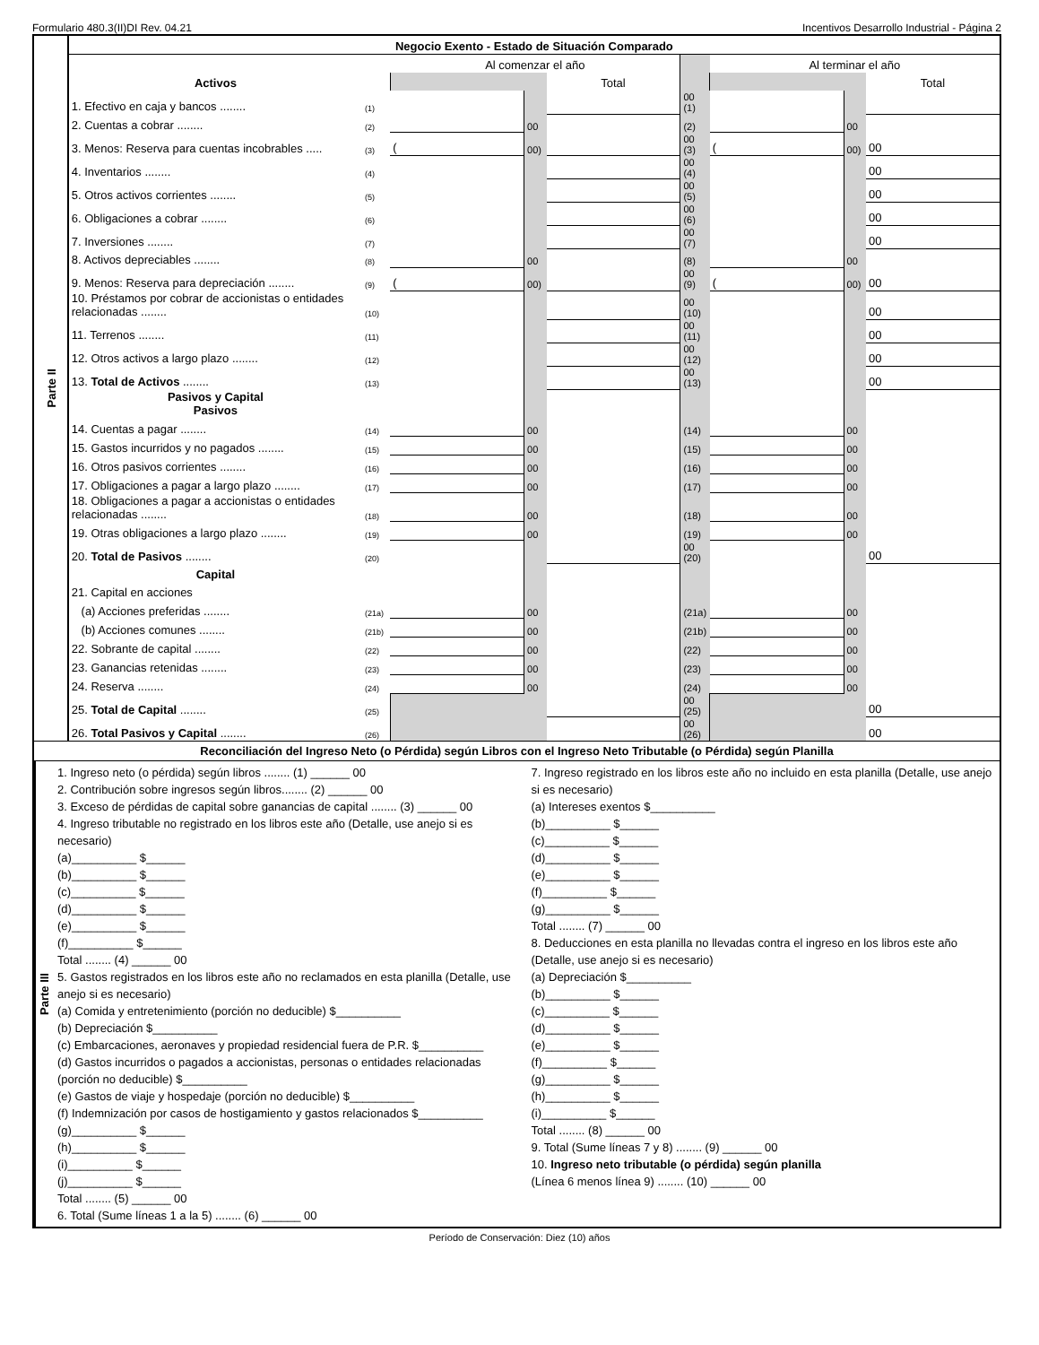Formulario 480.3(II)DI Rev. 04.21 Incentivos Desarrollo Industrial - Página 2
| Parte II | Negocio Exento - Estado de Situación Comparado | | | | | | | | |
| | | | Al comenzar el año | | | | Al terminar el año | | |
| | Activos | | | | Total | | | | Total |
| | 1. Efectivo en caja y bancos ........ | (1) | | | | 00 (1) | | | |
| | 2. Cuentas a cobrar ........ | (2) | | 00 | | (2) | | 00 | |
| | 3. Menos: Reserva para cuentas incobrables ..... | (3) | ( | 00) | | 00 (3) | ( | 00) | 00 |
| | 4. Inventarios ........ | (4) | | | | 00 (4) | | | 00 |
| | 5. Otros activos corrientes ........ | (5) | | | | 00 (5) | | | 00 |
| | 6. Obligaciones a cobrar ........ | (6) | | | | 00 (6) | | | 00 |
| | 7. Inversiones ........ | (7) | | | | 00 (7) | | | 00 |
| | 8. Activos depreciables ........ | (8) | | 00 | | (8) | | 00 | |
| | 9. Menos: Reserva para depreciación ........ | (9) | ( | 00) | | 00 (9) | ( | 00) | 00 |
| | 10. Préstamos por cobrar de accionistas o entidades relacionadas ........ | (10) | | | | 00 (10) | | | 00 |
| | 11. Terrenos ........ | (11) | | | | 00 (11) | | | 00 |
| | 12. Otros activos a largo plazo ........ | (12) | | | | 00 (12) | | | 00 |
| | 13. Total de Activos ........ | (13) | | | | 00 (13) | | | 00 |
| | Pasivos y Capital Pasivos | | | | | | | | |
| | 14. Cuentas a pagar ........ | (14) | | 00 | | (14) | | 00 | |
| | 15. Gastos incurridos y no pagados ........ | (15) | | 00 | | (15) | | 00 | |
| | 16. Otros pasivos corrientes ........ | (16) | | 00 | | (16) | | 00 | |
| | 17. Obligaciones a pagar a largo plazo ........ | (17) | | 00 | | (17) | | 00 | |
| | 18. Obligaciones a pagar a accionistas o entidades relacionadas ........ | (18) | | 00 | | (18) | | 00 | |
| | 19. Otras obligaciones a largo plazo ........ | (19) | | 00 | | (19) | | 00 | |
| | 20. Total de Pasivos ........ | (20) | | | | 00 (20) | | | 00 |
| | Capital | | | | | | | | |
| | 21. Capital en acciones | | | | | | | | |
| | (a) Acciones preferidas ........ | (21a) | | 00 | | (21a) | | 00 | |
| | (b) Acciones comunes ........ | (21b) | | 00 | | (21b) | | 00 | |
| | 22. Sobrante de capital ........ | (22) | | 00 | | (22) | | 00 | |
| | 23. Ganancias retenidas ........ | (23) | | 00 | | (23) | | 00 | |
| | 24. Reserva ........ | (24) | | 00 | | (24) | | 00 | |
| | 25. Total de Capital ........ | (25) | | | | 00 (25) | | | 00 |
| | 26. Total Pasivos y Capital ........ | (26) | | | | 00 (26) | | | 00 |
Reconciliación del Ingreso Neto (o Pérdida) según Libros con el Ingreso Neto Tributable (o Pérdida) según Planilla
Parte III
1. Ingreso neto (o pérdida) según libros ........ (1) ______ 00
2. Contribución sobre ingresos según libros........ (2) ______ 00
3. Exceso de pérdidas de capital sobre ganancias de capital ........ (3) ______ 00
4. Ingreso tributable no registrado en los libros este año (Detalle, use anejo si es necesario)
(a)__________ $______
(b)__________ $______
(c)__________ $______
(d)__________ $______
(e)__________ $______
(f)__________ $______
Total ........ (4) ______ 00
5. Gastos registrados en los libros este año no reclamados en esta planilla (Detalle, use anejo si es necesario)
(a) Comida y entretenimiento (porción no deducible) $__________
(b) Depreciación $__________
(c) Embarcaciones, aeronaves y propiedad residencial fuera de P.R. $__________
(d) Gastos incurridos o pagados a accionistas, personas o entidades relacionadas (porción no deducible) $__________
(e) Gastos de viaje y hospedaje (porción no deducible) $__________
(f) Indemnización por casos de hostigamiento y gastos relacionados $__________
(g)__________ $______
(h)__________ $______
(i)__________ $______
(j)__________ $______
Total ........ (5) ______ 00
6. Total (Sume líneas 1 a la 5) ........ (6) ______ 00
7. Ingreso registrado en los libros este año no incluido en esta planilla (Detalle, use anejo si es necesario)
(a) Intereses exentos $__________
(b)__________ $______
(c)__________ $______
(d)__________ $______
(e)__________ $______
(f)__________ $______
(g)__________ $______
Total ........ (7) ______ 00
8. Deducciones en esta planilla no llevadas contra el ingreso en los libros este año (Detalle, use anejo si es necesario)
(a) Depreciación $__________
(b)__________ $______
(c)__________ $______
(d)__________ $______
(e)__________ $______
(f)__________ $______
(g)__________ $______
(h)__________ $______
(i)__________ $______
Total ........ (8) ______ 00
9. Total (Sume líneas 7 y 8) ........ (9) ______ 00
10. Ingreso neto tributable (o pérdida) según planilla
(Línea 6 menos línea 9) ........ (10) ______ 00
Período de Conservación: Diez (10) años